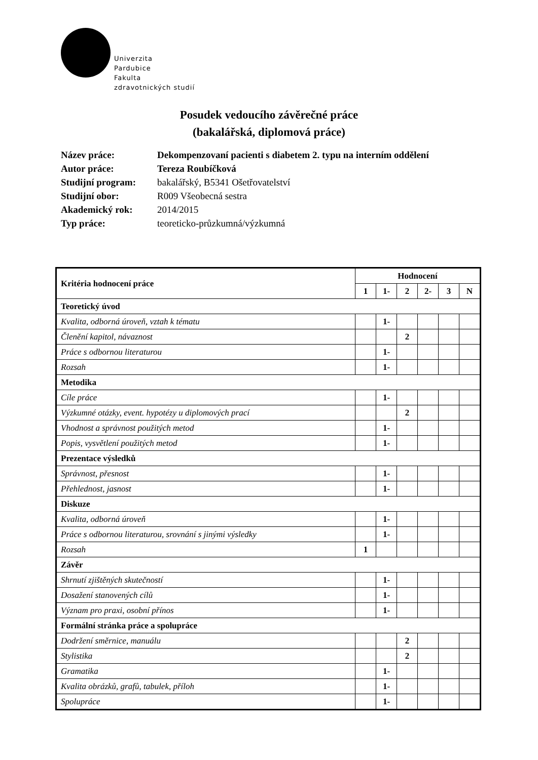Univerzita
Pardubice
Fakulta
zdravotnických studií
Posudek vedoucího závěrečné práce
(bakalářská, diplomová práce)
| Název práce: | Dekompenzovaní pacienti s diabetem 2. typu na interním oddělení |
| Autor práce: | Tereza Roubíčková |
| Studijní program: | bakalářský, B5341 Ošetřovatelství |
| Studijní obor: | R009 Všeobecná sestra |
| Akademický rok: | 2014/2015 |
| Typ práce: | teoreticko-průzkumná/výzkumná |
| Kritéria hodnocení práce | Hodnocení | | | | | |
| --- | --- | --- | --- | --- | --- | --- |
| | 1 | 1- | 2 | 2- | 3 | N |
| Teoretický úvod | | | | | | |
| Kvalita, odborná úroveň, vztah k tématu | | 1- | | | | |
| Členění kapitol, návaznost | | | 2 | | | |
| Práce s odbornou literaturou | | 1- | | | | |
| Rozsah | | 1- | | | | |
| Metodika | | | | | | |
| Cíle práce | | 1- | | | | |
| Výzkumné otázky, event. hypotézy u diplomových prací | | | 2 | | | |
| Vhodnost a správnost použitých metod | | 1- | | | | |
| Popis, vysvětlení použitých metod | | 1- | | | | |
| Prezentace výsledků | | | | | | |
| Správnost, přesnost | | 1- | | | | |
| Přehlednost, jasnost | | 1- | | | | |
| Diskuze | | | | | | |
| Kvalita, odborná úroveň | | 1- | | | | |
| Práce s odbornou literaturou, srovnání s jinými výsledky | | 1- | | | | |
| Rozsah | 1 | | | | | |
| Závěr | | | | | | |
| Shrnutí zjištěných skutečností | | 1- | | | | |
| Dosažení stanovených cílů | | 1- | | | | |
| Význam pro praxi, osobní přínos | | 1- | | | | |
| Formální stránka práce a spolupráce | | | | | | |
| Dodržení směrnice, manuálu | | | 2 | | | |
| Stylistika | | | 2 | | | |
| Gramatika | | 1- | | | | |
| Kvalita obrázků, grafů, tabulek, příloh | | 1- | | | | |
| Spolupráce | | 1- | | | | |